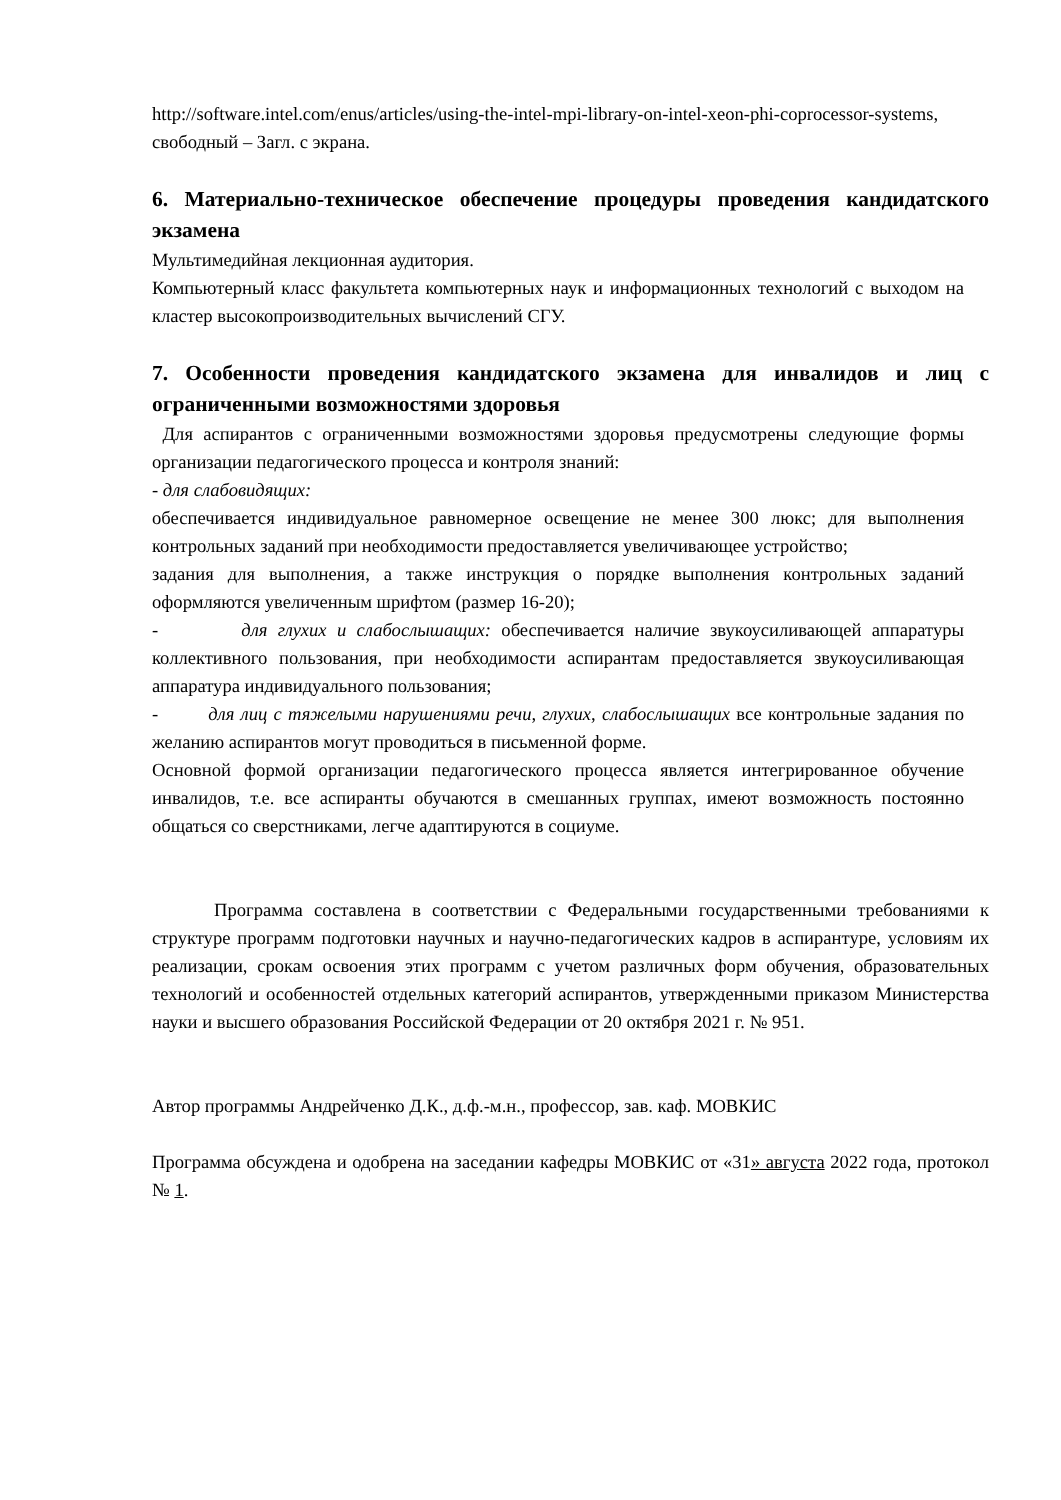http://software.intel.com/enus/articles/using-the-intel-mpi-library-on-intel-xeon-phi-coprocessor-systems, свободный – Загл. с экрана.
6. Материально-техническое обеспечение процедуры проведения кандидатского экзамена
Мультимедийная лекционная аудитория.
Компьютерный класс факультета компьютерных наук и информационных технологий с выходом на кластер высокопроизводительных вычислений СГУ.
7. Особенности проведения кандидатского экзамена для инвалидов и лиц с ограниченными возможностями здоровья
Для аспирантов с ограниченными возможностями здоровья предусмотрены следующие формы организации педагогического процесса и контроля знаний:
- для слабовидящих:
обеспечивается индивидуальное равномерное освещение не менее 300 люкс; для выполнения контрольных заданий при необходимости предоставляется увеличивающее устройство;
задания для выполнения, а также инструкция о порядке выполнения контрольных заданий оформляются увеличенным шрифтом (размер 16-20);
- для глухих и слабослышащих: обеспечивается наличие звукоусиливающей аппаратуры коллективного пользования, при необходимости аспирантам предоставляется звукоусиливающая аппаратура индивидуального пользования;
- для лиц с тяжелыми нарушениями речи, глухих, слабослышащих все контрольные задания по желанию аспирантов могут проводиться в письменной форме.
Основной формой организации педагогического процесса является интегрированное обучение инвалидов, т.е. все аспиранты обучаются в смешанных группах, имеют возможность постоянно общаться со сверстниками, легче адаптируются в социуме.
Программа составлена в соответствии с Федеральными государственными требованиями к структуре программ подготовки научных и научно-педагогических кадров в аспирантуре, условиям их реализации, срокам освоения этих программ с учетом различных форм обучения, образовательных технологий и особенностей отдельных категорий аспирантов, утвержденными приказом Министерства науки и высшего образования Российской Федерации от 20 октября 2021 г. № 951.
Автор программы Андрейченко Д.К., д.ф.-м.н., профессор, зав. каф. МОВКИС
Программа обсуждена и одобрена на заседании кафедры МОВКИС от «31» августа 2022 года, протокол № 1.